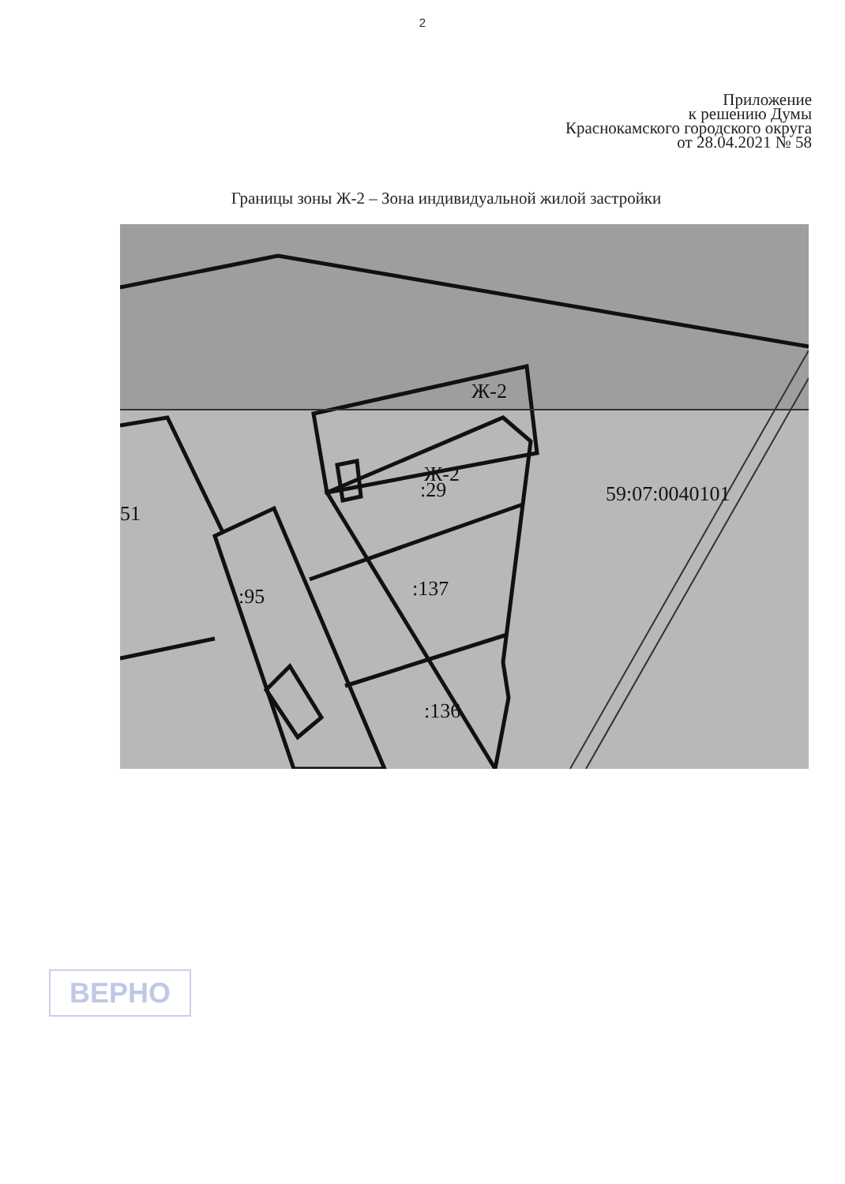2
Приложение
к решению Думы
Краснокамского городского округа
от 28.04.2021 № 58
Границы зоны Ж-2 – Зона индивидуальной жилой застройки
Ж-2
Ж-2
:29
59:07:0040101
51
:137
:95
:136
ВЕРНО